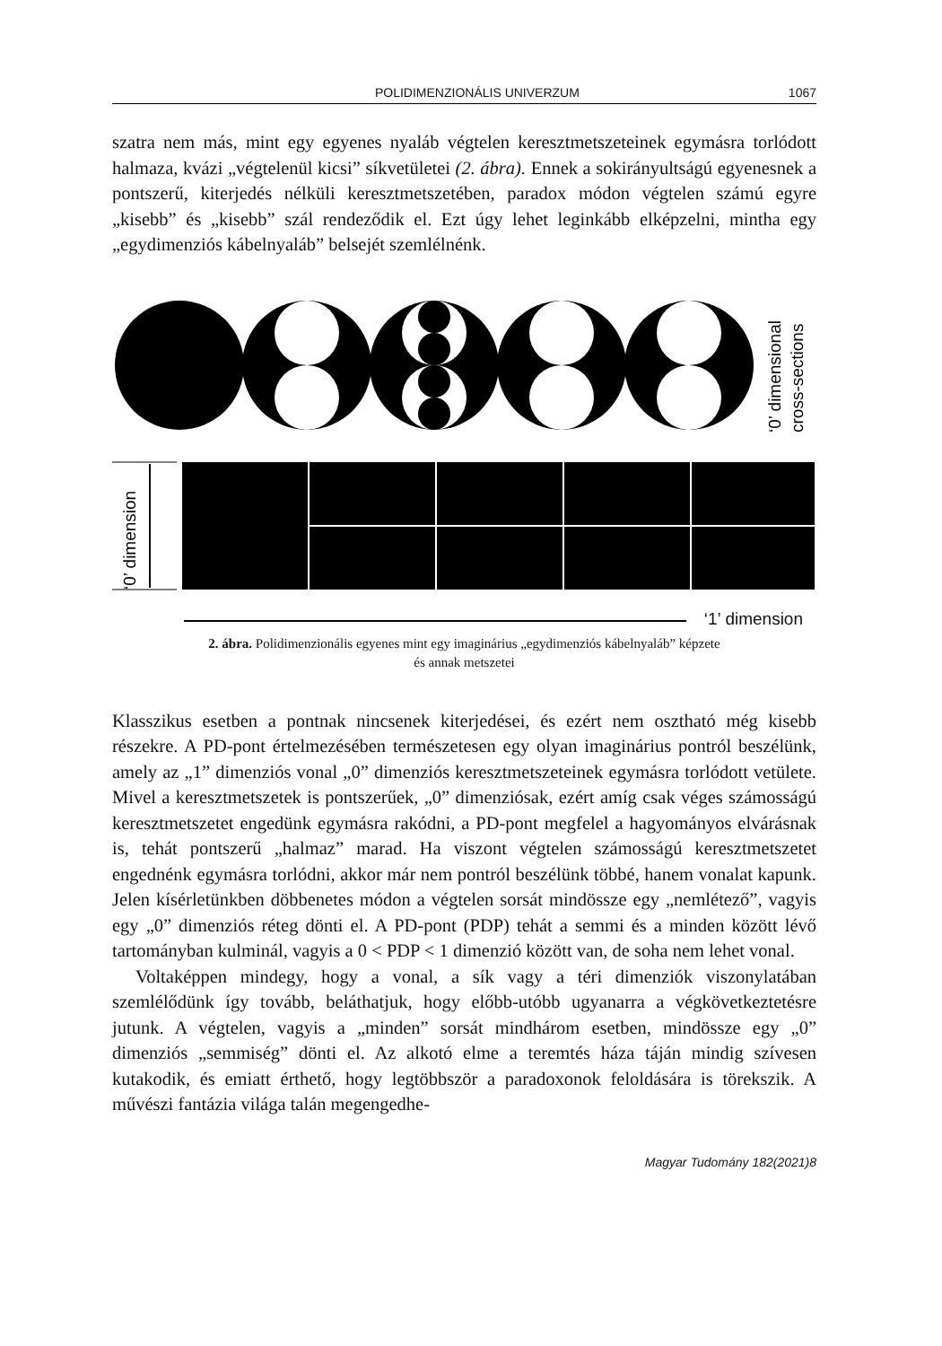POLIDIMENZIONÁLIS UNIVERZUM 1067
szatra nem más, mint egy egyenes nyaláb végtelen keresztmetszeteinek egymásra torlódott halmaza, kvázi „végtelenül kicsi” síkvetületei (2. ábra). Ennek a sok­irányultságú egyenesnek a pontszerű, kiterjedés nélküli keresztmetszetében, pa­radox módon végtelen számú egyre „kisebb” és „kisebb” szál rendeződik el. Ezt úgy lehet leginkább elképzelni, mintha egy „egydimenziós kábelnyaláb” belsejét szemlélnénk.
‘0’ dimensional
cross-sections
‘0’ dimension
‘1’ dimension
2. ábra. Polidimenzionális egyenes mint egy imaginárius „egydimenziós kábelnyaláb” képzete
és annak metszetei
Klasszikus esetben a pontnak nincsenek kiterjedései, és ezért nem osztható még kisebb részekre. A PD-pont értelmezésében természetesen egy olyan imaginárius pontról beszélünk, amely az „1” dimenziós vonal „0” dimenziós keresztmetsze­teinek egymásra torlódott vetülete. Mivel a keresztmetszetek is pontszerűek, „0” dimenziósak, ezért amíg csak véges számosságú keresztmetszetet engedünk egy­másra rakódni, a PD-pont megfelel a hagyományos elvárásnak is, tehát pontszerű „halmaz” marad. Ha viszont végtelen számosságú keresztmetszetet engednénk egymásra torlódni, akkor már nem pontról beszélünk többé, hanem vonalat ka­punk. Jelen kísérletünkben döbbenetes módon a végtelen sorsát mindössze egy „nemlétező”, vagyis egy „0” dimenziós réteg dönti el. A PD-pont (PDP) tehát a semmi és a minden között lévő tartományban kulminál, vagyis a 0 < PDP < 1 dimenzió között van, de soha nem lehet vonal.
Voltaképpen mindegy, hogy a vonal, a sík vagy a téri dimenziók viszonylatá­ban szemlélődünk így tovább, beláthatjuk, hogy előbb-utóbb ugyanarra a végkö­vetkeztetésre jutunk. A végtelen, vagyis a „minden” sorsát mindhárom esetben, mindössze egy „0” dimenziós „semmiség” dönti el. Az alkotó elme a teremtés háza táján mindig szívesen kutakodik, és emiatt érthető, hogy legtöbbször a pa­radoxonok feloldására is törekszik. A művészi fantázia világa talán megengedhe-
Magyar Tudomány 182(2021)8